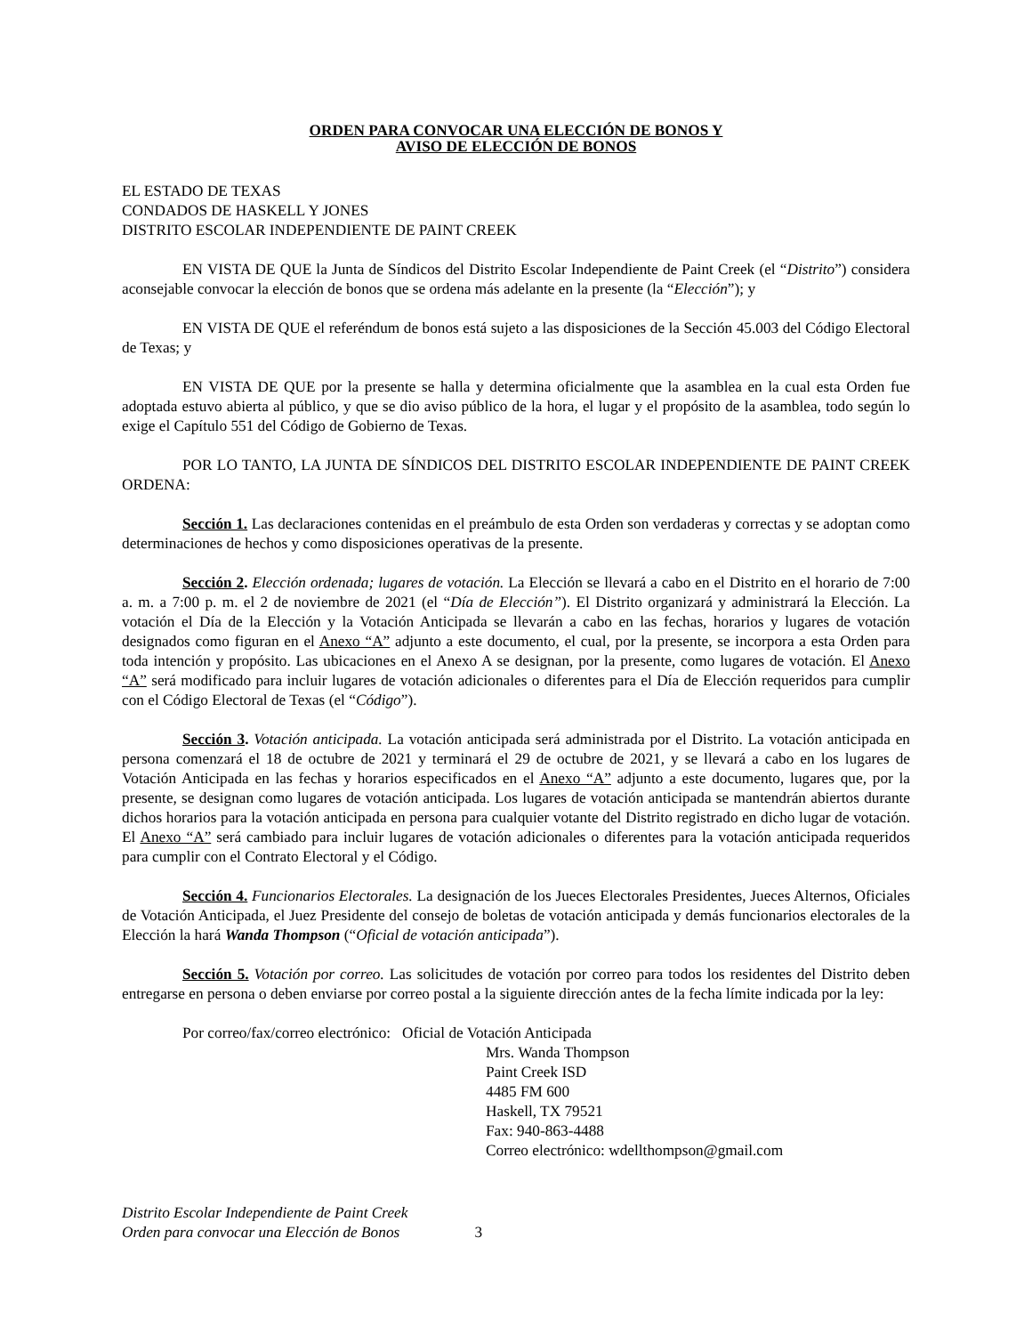ORDEN PARA CONVOCAR UNA ELECCIÓN DE BONOS Y
AVISO DE ELECCIÓN DE BONOS
EL ESTADO DE TEXAS
CONDADOS DE HASKELL Y JONES
DISTRITO ESCOLAR INDEPENDIENTE DE PAINT CREEK
EN VISTA DE QUE la Junta de Síndicos del Distrito Escolar Independiente de Paint Creek (el “Distrito”) considera aconsejable convocar la elección de bonos que se ordena más adelante en la presente (la “Elección”); y
EN VISTA DE QUE el referéndum de bonos está sujeto a las disposiciones de la Sección 45.003 del Código Electoral de Texas; y
EN VISTA DE QUE por la presente se halla y determina oficialmente que la asamblea en la cual esta Orden fue adoptada estuvo abierta al público, y que se dio aviso público de la hora, el lugar y el propósito de la asamblea, todo según lo exige el Capítulo 551 del Código de Gobierno de Texas.
POR LO TANTO, LA JUNTA DE SÍNDICOS DEL DISTRITO ESCOLAR INDEPENDIENTE DE PAINT CREEK ORDENA:
Sección 1. Las declaraciones contenidas en el preámbulo de esta Orden son verdaderas y correctas y se adoptan como determinaciones de hechos y como disposiciones operativas de la presente.
Sección 2. Elección ordenada; lugares de votación. La Elección se llevará a cabo en el Distrito en el horario de 7:00 a. m. a 7:00 p. m. el 2 de noviembre de 2021 (el “Día de Elección”). El Distrito organizará y administrará la Elección. La votación el Día de la Elección y la Votación Anticipada se llevarán a cabo en las fechas, horarios y lugares de votación designados como figuran en el Anexo “A” adjunto a este documento, el cual, por la presente, se incorpora a esta Orden para toda intención y propósito. Las ubicaciones en el Anexo A se designan, por la presente, como lugares de votación. El Anexo “A” será modificado para incluir lugares de votación adicionales o diferentes para el Día de Elección requeridos para cumplir con el Código Electoral de Texas (el “Código”).
Sección 3. Votación anticipada. La votación anticipada será administrada por el Distrito. La votación anticipada en persona comenzará el 18 de octubre de 2021 y terminará el 29 de octubre de 2021, y se llevará a cabo en los lugares de Votación Anticipada en las fechas y horarios especificados en el Anexo “A” adjunto a este documento, lugares que, por la presente, se designan como lugares de votación anticipada. Los lugares de votación anticipada se mantendrán abiertos durante dichos horarios para la votación anticipada en persona para cualquier votante del Distrito registrado en dicho lugar de votación. El Anexo “A” será cambiado para incluir lugares de votación adicionales o diferentes para la votación anticipada requeridos para cumplir con el Contrato Electoral y el Código.
Sección 4. Funcionarios Electorales. La designación de los Jueces Electorales Presidentes, Jueces Alternos, Oficiales de Votación Anticipada, el Juez Presidente del consejo de boletas de votación anticipada y demás funcionarios electorales de la Elección la hará Wanda Thompson (“Oficial de votación anticipada”).
Sección 5. Votación por correo. Las solicitudes de votación por correo para todos los residentes del Distrito deben entregarse en persona o deben enviarse por correo postal a la siguiente dirección antes de la fecha límite indicada por la ley:
Por correo/fax/correo electrónico: Oficial de Votación Anticipada
Mrs. Wanda Thompson
Paint Creek ISD
4485 FM 600
Haskell, TX 79521
Fax: 940-863-4488
Correo electrónico: wdellthompson@gmail.com
Distrito Escolar Independiente de Paint Creek
Orden para convocar una Elección de Bonos 3